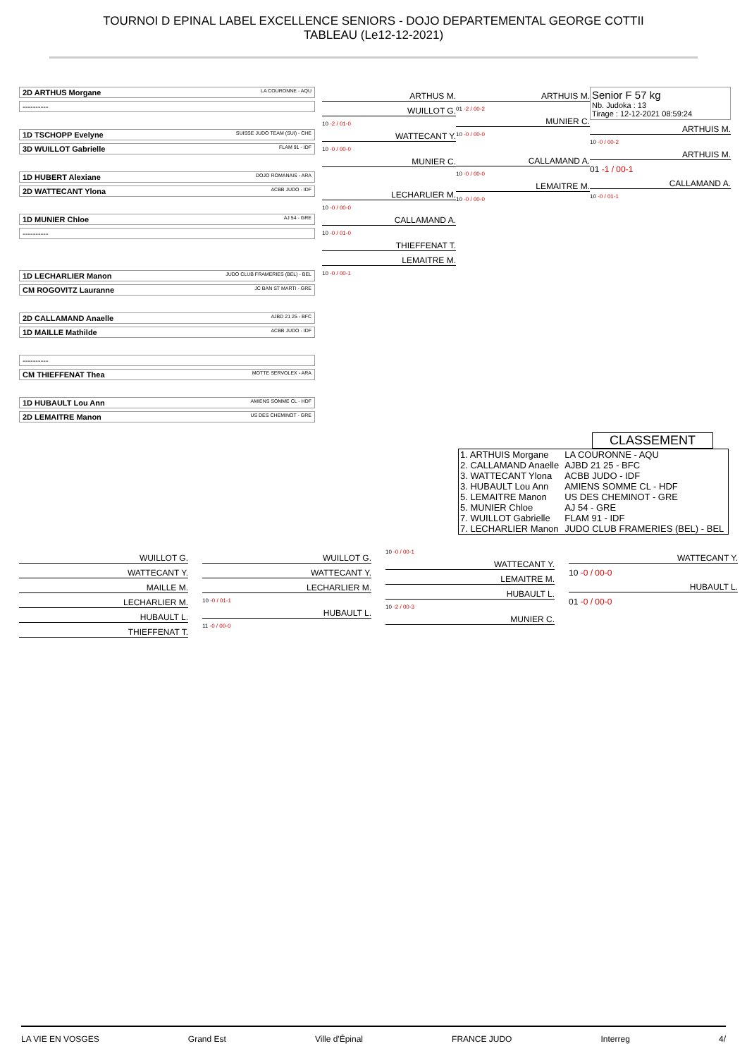TOURNOI D EPINAL LABEL EXCELLENCE SENIORS - DOJO DEPARTEMENTAL GEORGE COTTII
TABLEAU (Le12-12-2021)
2D ARTHUS Morgane LA COURONNE - AQU
----------
1D TSCHOPP Evelyne SUISSE JUDO TEAM (SUI) - CHE
3D WUILLOT Gabrielle FLAM 91 - IDF
1D HUBERT Alexiane DOJO ROMANAIS - ARA
2D WATTECANT Ylona ACBB JUDO - IDF
1D MUNIER Chloe AJ 54 - GRE
----------
1D LECHARLIER Manon JUDO CLUB FRAMERIES (BEL) - BEL
CM ROGOVITZ Lauranne JC BAN ST MARTI - GRE
2D CALLAMAND Anaelle AJBD 21 25 - BFC
1D MAILLE Mathilde ACBB JUDO - IDF
----------
CM THIEFFENAT Thea MOTTE SERVOLEX - ARA
1D HUBAULT Lou Ann AMIENS SOMME CL - HDF
2D LEMAITRE Manon US DES CHEMINOT - GRE
ARTHUS M.
WUILLOT G.
10 -2 / 01-0
WATTECANT Y.
10 -0 / 00-0
MUNIER C.
LECHARLIER M.
10 -0 / 00-0
CALLAMAND A.
10 -0 / 01-0
THIEFFENAT T.
LEMAITRE M.
10 -0 / 00-1
ARTHUIS M.
01 -2 / 00-2
MUNIER C.
10 -0 / 00-0
CALLAMAND A.
10 -0 / 00-0
LEMAITRE M.
10 -0 / 00-0
Senior F 57 kg
Nb. Judoka : 13
Tirage : 12-12-2021 08:59:24
ARTHUIS M.
10 -0 / 00-2
ARTHUIS M.
01 -1 / 00-1
CALLAMAND A.
10 -0 / 01-1
CLASSEMENT
| 1. ARTHUIS Morgane | LA COURONNE - AQU |
| 2. CALLAMAND Anaelle | AJBD 21 25 - BFC |
| 3. WATTECANT Ylona | ACBB JUDO - IDF |
| 3. HUBAULT Lou Ann | AMIENS SOMME CL - HDF |
| 5. LEMAITRE Manon | US DES CHEMINOT - GRE |
| 5. MUNIER Chloe | AJ 54 - GRE |
| 7. WUILLOT Gabrielle | FLAM 91 - IDF |
| 7. LECHARLIER Manon | JUDO CLUB FRAMERIES (BEL) - BEL |
WUILLOT G.
WATTECANT Y.
MAILLE M.
LECHARLIER M.
HUBAULT L.
THIEFFENAT T.
WUILLOT G.
WATTECANT Y.
LECHARLIER M.
10 -0 / 01-1
HUBAULT L.
11 -0 / 00-0
10 -0 / 00-1
WATTECANT Y.
LEMAITRE M.
HUBAULT L.
10 -2 / 00-3
MUNIER C.
WATTECANT Y.
10 -0 / 00-0
HUBAULT L.
01 -0 / 00-0
LA VIE EN VOSGES Grand Est Ville d'Épinal FRANCE JUDO Interreg 4/